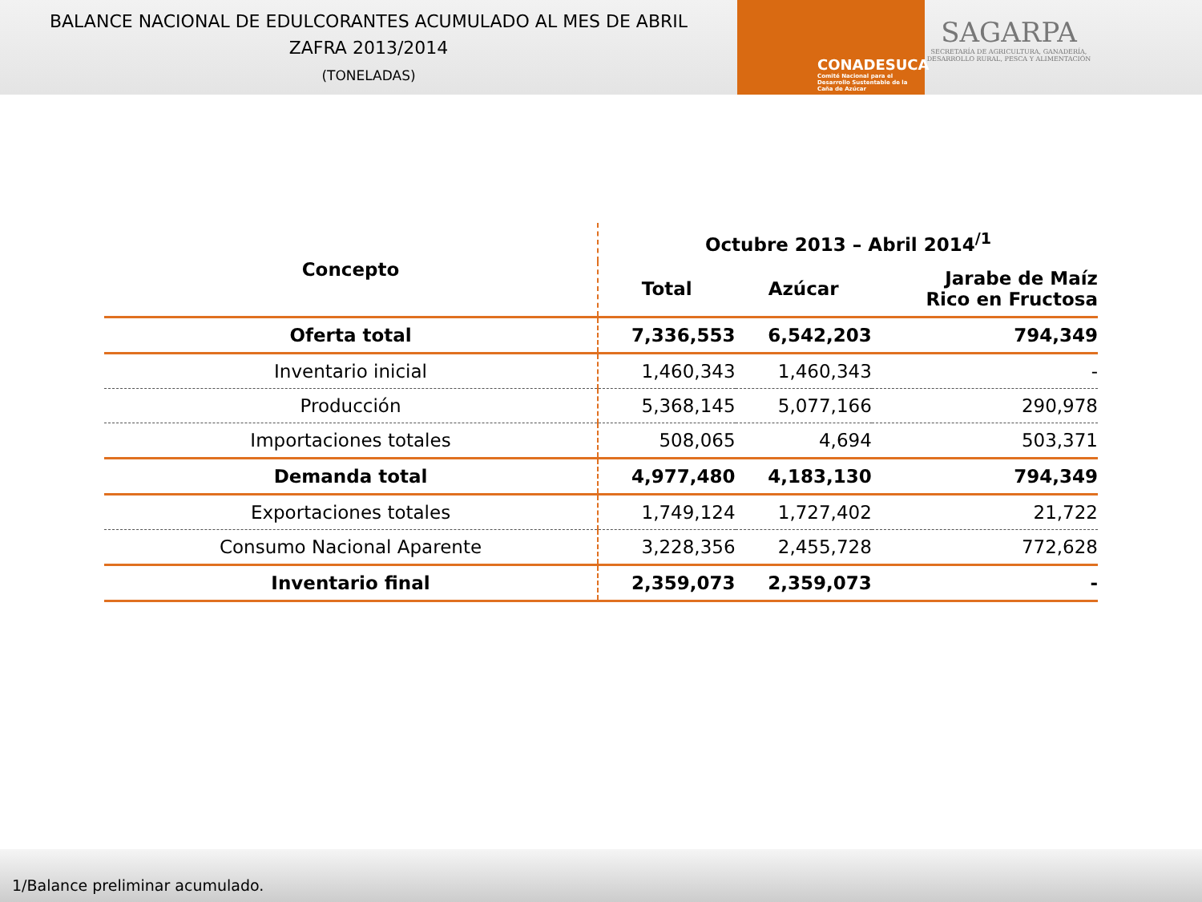BALANCE NACIONAL DE EDULCORANTES ACUMULADO AL MES DE ABRIL
ZAFRA 2013/2014
(TONELADAS)
CONADESUCA
Comité Nacional para el Desarrollo Sustentable de la Caña de Azúcar
SAGARPA
SECRETARÍA DE AGRICULTURA, GANADERÍA, DESARROLLO RURAL, PESCA Y ALIMENTACIÓN
| Concepto | Octubre 2013 – Abril 2014<sup>/1</sup> | | |
| --- | --- | --- | --- |
| | Total | Azúcar | Jarabe de Maíz Rico en Fructosa |
| Oferta total | 7,336,553 | 6,542,203 | 794,349 |
| Inventario inicial | 1,460,343 | 1,460,343 | - |
| Producción | 5,368,145 | 5,077,166 | 290,978 |
| Importaciones totales | 508,065 | 4,694 | 503,371 |
| Demanda total | 4,977,480 | 4,183,130 | 794,349 |
| Exportaciones totales | 1,749,124 | 1,727,402 | 21,722 |
| Consumo Nacional Aparente | 3,228,356 | 2,455,728 | 772,628 |
| Inventario final | 2,359,073 | 2,359,073 | - |
1/Balance preliminar acumulado.